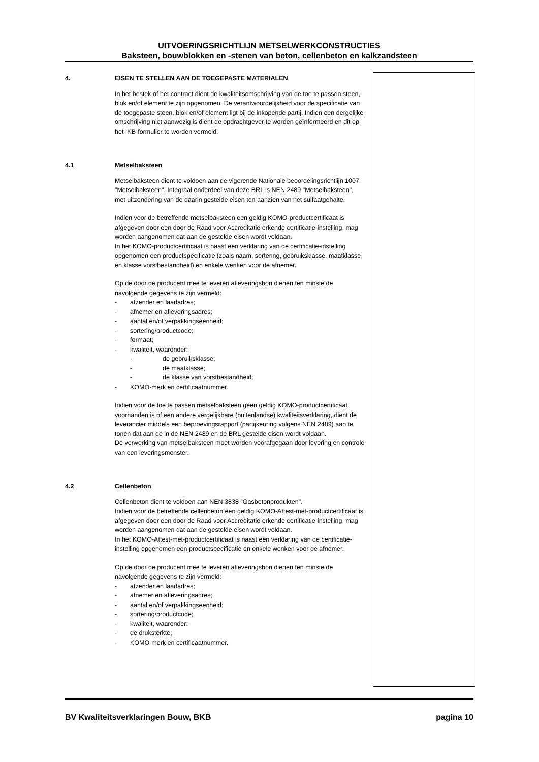UITVOERINGSRICHTLIJN METSELWERKCONSTRUCTIES
Baksteen, bouwblokken en -stenen van beton, cellenbeton en kalkzandsteen
4. EISEN TE STELLEN AAN DE TOEGEPASTE MATERIALEN
In het bestek of het contract dient de kwaliteitsomschrijving van de toe te passen steen, blok en/of element te zijn opgenomen. De verantwoordelijkheid voor de specificatie van de toegepaste steen, blok en/of element ligt bij de inkopende partij. Indien een dergelijke omschrijving niet aanwezig is dient de opdrachtgever te worden geïnformeerd en dit op het IKB-formulier te worden vermeld.
4.1 Metselbaksteen
Metselbaksteen dient te voldoen aan de vigerende Nationale beoordelingsrichtlijn 1007 "Metselbaksteen". Integraal onderdeel van deze BRL is NEN 2489 "Metselbaksteen", met uitzondering van de daarin gestelde eisen ten aanzien van het sulfaatgehalte.
Indien voor de betreffende metselbaksteen een geldig KOMO-productcertificaat is afgegeven door een door de Raad voor Accreditatie erkende certificatie-instelling, mag worden aangenomen dat aan de gestelde eisen wordt voldaan.
In het KOMO-productcertificaat is naast een verklaring van de certificatie-instelling opgenomen een productspecificatie (zoals naam, sortering, gebruiksklasse, maatklasse en klasse vorstbestandheid) en enkele wenken voor de afnemer.
Op de door de producent mee te leveren afleveringsbon dienen ten minste de navolgende gegevens te zijn vermeld:
- afzender en laadadres;
- afnemer en afleveringsadres;
- aantal en/of verpakkingseenheid;
- sortering/productcode;
- formaat;
- kwaliteit, waaronder:
- de gebruiksklasse;
- de maatklasse;
- de klasse van vorstbestandheid;
- KOMO-merk en certificaatnummer.
Indien voor de toe te passen metselbaksteen geen geldig KOMO-productcertificaat voorhanden is of een andere vergelijkbare (buitenlandse) kwaliteitsverklaring, dient de leverancier middels een beproevingsrapport (partijkeuring volgens NEN 2489) aan te tonen dat aan de in de NEN 2489 en de BRL gestelde eisen wordt voldaan.
De verwerking van metselbaksteen moet worden voorafgegaan door levering en controle van een leveringsmonster.
4.2 Cellenbeton
Cellenbeton dient te voldoen aan NEN 3838 "Gasbetonprodukten".
Indien voor de betreffende cellenbeton een geldig KOMO-Attest-met-productcertificaat is afgegeven door een door de Raad voor Accreditatie erkende certificatie-instelling, mag worden aangenomen dat aan de gestelde eisen wordt voldaan.
In het KOMO-Attest-met-productcertificaat is naast een verklaring van de certificatie-instelling opgenomen een productspecificatie en enkele wenken voor de afnemer.
Op de door de producent mee te leveren afleveringsbon dienen ten minste de navolgende gegevens te zijn vermeld:
- afzender en laadadres;
- afnemer en afleveringsadres;
- aantal en/of verpakkingseenheid;
- sortering/productcode;
- kwaliteit, waaronder:
- de druksterkte;
- KOMO-merk en certificaatnummer.
BV Kwaliteitsverklaringen Bouw, BKB pagina 10